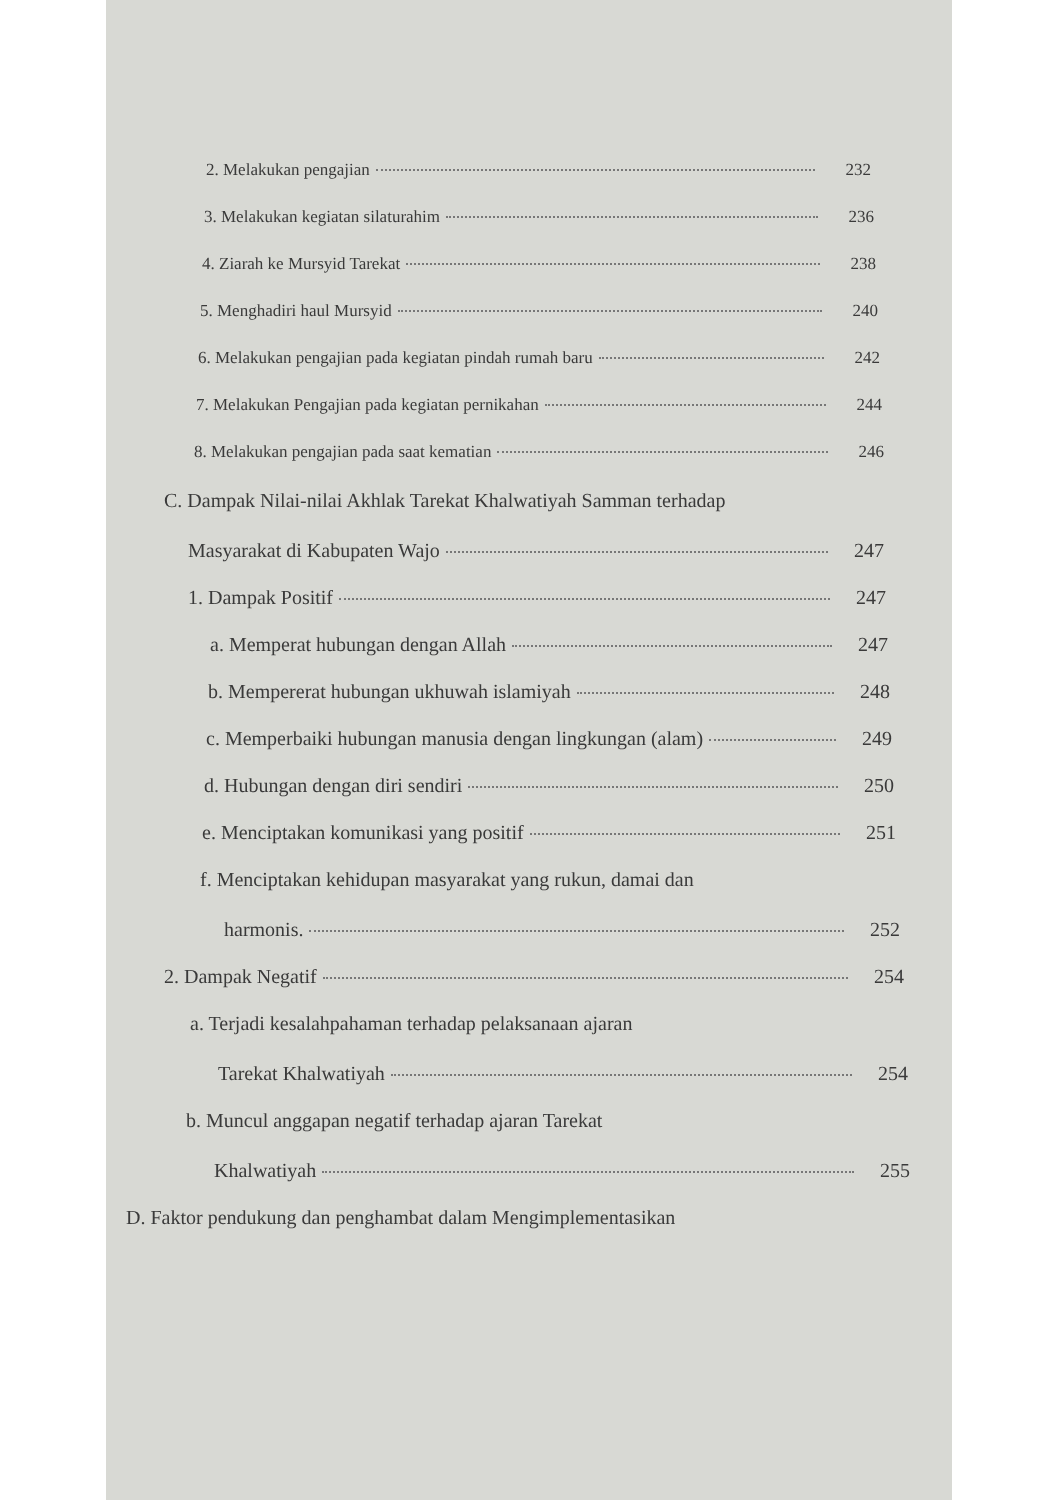2. Melakukan pengajian 232
3. Melakukan kegiatan silaturahim 236
4. Ziarah ke Mursyid Tarekat 238
5. Menghadiri haul Mursyid 240
6. Melakukan pengajian pada kegiatan pindah rumah baru 242
7. Melakukan Pengajian pada kegiatan pernikahan 244
8. Melakukan pengajian pada saat kematian 246
C. Dampak Nilai-nilai Akhlak Tarekat Khalwatiyah Samman terhadap
Masyarakat di Kabupaten Wajo 247
1. Dampak Positif 247
a. Memperat hubungan dengan Allah 247
b. Mempererat hubungan ukhuwah islamiyah 248
c. Memperbaiki hubungan manusia dengan lingkungan (alam) 249
d. Hubungan dengan diri sendiri 250
e. Menciptakan komunikasi yang positif 251
f. Menciptakan kehidupan masyarakat yang rukun, damai dan
harmonis. 252
2. Dampak Negatif 254
a. Terjadi kesalahpahaman terhadap pelaksanaan ajaran
Tarekat Khalwatiyah 254
b. Muncul anggapan negatif terhadap ajaran Tarekat
Khalwatiyah 255
D. Faktor pendukung dan penghambat dalam Mengimplementasikan